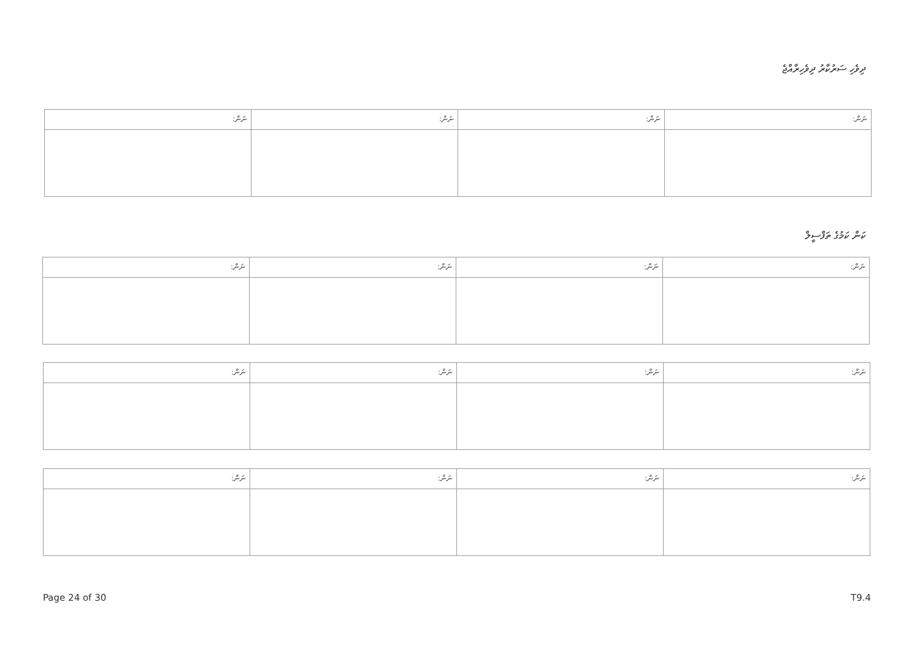ދިވެހި ސަރުކާރު ދިވެހިރާއްޖެ
| ނަން: | ނަން: | ނަން: | ނަން: |
ކަން ކަމުގެ ތަފްސީލް
| ނަން: | ނަން: | ނަން: | ނަން: |
| ނަން: | ނަން: | ނަން: | ނަން: |
| ނަން: | ނަން: | ނަން: | ނަން: |
Page 24 of 30 T9.4